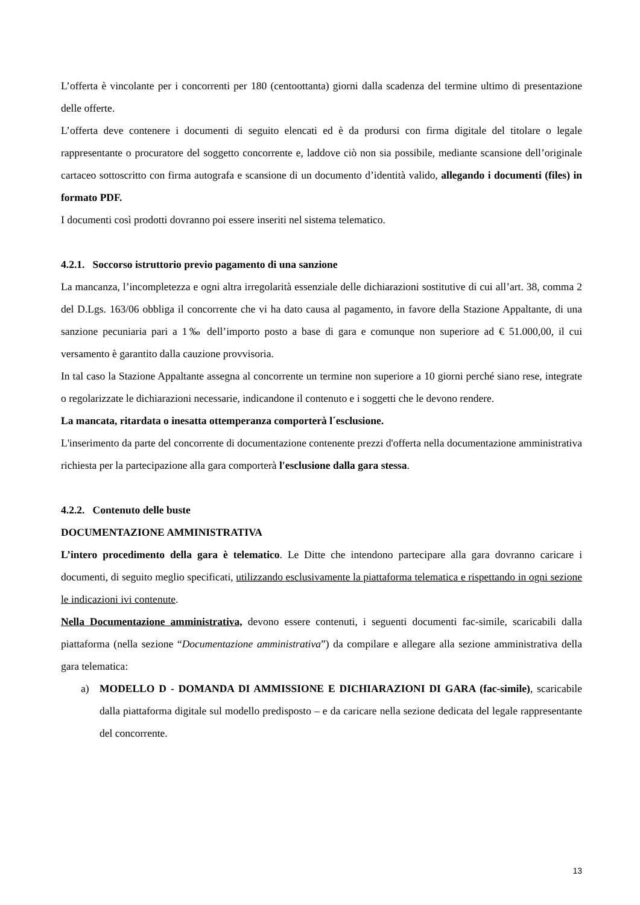L’offerta è vincolante per i concorrenti per 180 (centoottanta) giorni dalla scadenza del termine ultimo di presentazione delle offerte.
L’offerta deve contenere i documenti di seguito elencati ed è da prodursi con firma digitale del titolare o legale rappresentante o procuratore del soggetto concorrente e, laddove ciò non sia possibile, mediante scansione dell’originale cartaceo sottoscritto con firma autografa e scansione di un documento d’identità valido, allegando i documenti (files) in formato PDF.
I documenti così prodotti dovranno poi essere inseriti nel sistema telematico.
4.2.1. Soccorso istruttorio previo pagamento di una sanzione
La mancanza, l’incompletezza e ogni altra irregolarità essenziale delle dichiarazioni sostitutive di cui all’art. 38, comma 2 del D.Lgs. 163/06 obbliga il concorrente che vi ha dato causa al pagamento, in favore della Stazione Appaltante, di una sanzione pecuniaria pari a 1‰ dell’importo posto a base di gara e comunque non superiore ad € 51.000,00, il cui versamento è garantito dalla cauzione provvisoria.
In tal caso la Stazione Appaltante assegna al concorrente un termine non superiore a 10 giorni perché siano rese, integrate o regolarizzate le dichiarazioni necessarie, indicandone il contenuto e i soggetti che le devono rendere.
La mancata, ritardata o inesatta ottemperanza comporterà l´esclusione.
L'inserimento da parte del concorrente di documentazione contenente prezzi d'offerta nella documentazione amministrativa richiesta per la partecipazione alla gara comporterà l'esclusione dalla gara stessa.
4.2.2. Contenuto delle buste
DOCUMENTAZIONE AMMINISTRATIVA
L’intero procedimento della gara è telematico. Le Ditte che intendono partecipare alla gara dovranno caricare i documenti, di seguito meglio specificati, utilizzando esclusivamente la piattaforma telematica e rispettando in ogni sezione le indicazioni ivi contenute.
Nella Documentazione amministrativa, devono essere contenuti, i seguenti documenti fac-simile, scaricabili dalla piattaforma (nella sezione “Documentazione amministrativa”) da compilare e allegare alla sezione amministrativa della gara telematica:
a) MODELLO D - DOMANDA DI AMMISSIONE E DICHIARAZIONI DI GARA (fac-simile), scaricabile dalla piattaforma digitale sul modello predisposto – e da caricare nella sezione dedicata del legale rappresentante del concorrente.
13